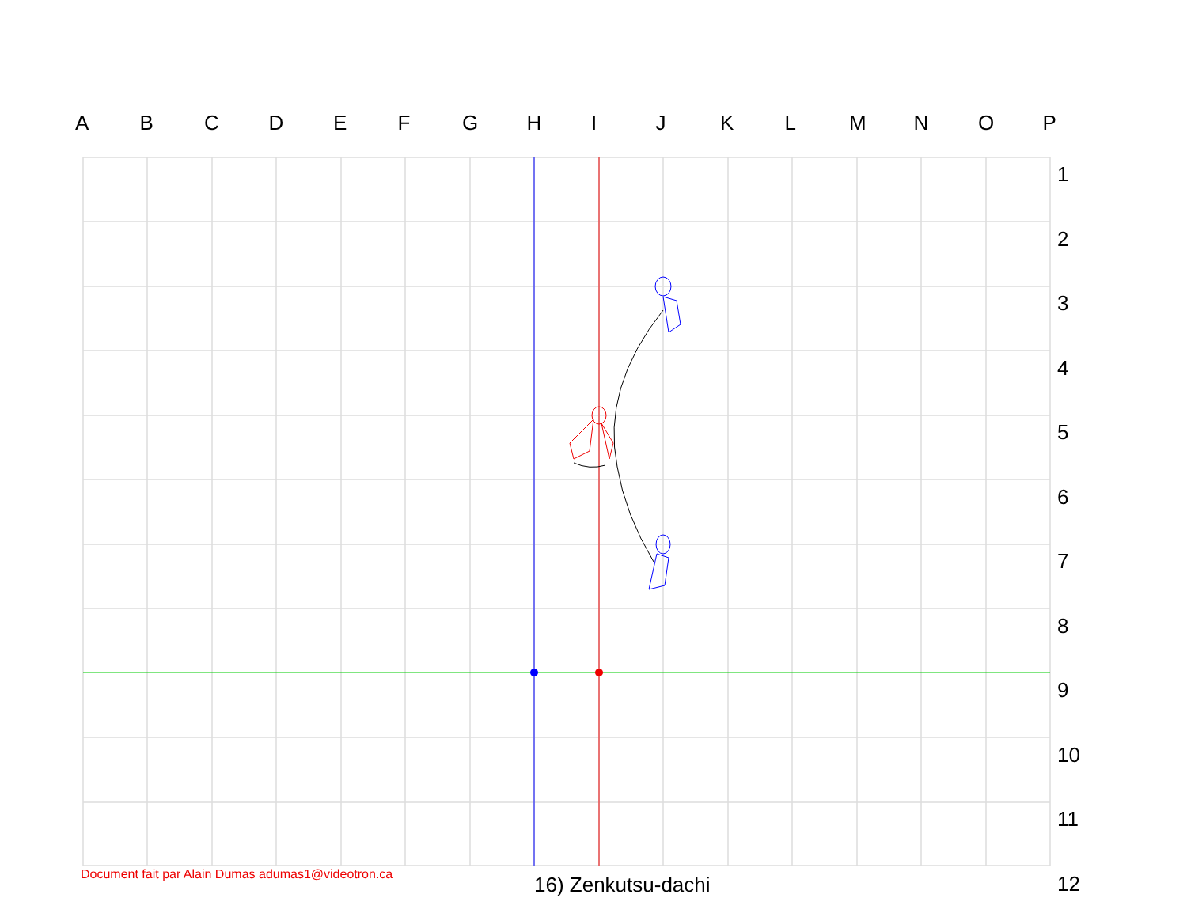ABCDEFGHIJKLMNOP
1
2
3
4
5
6
7
8
9
10
11
12
Document fait par Alain Dumas adumas1@videotron.ca
16) Zenkutsu-dachi